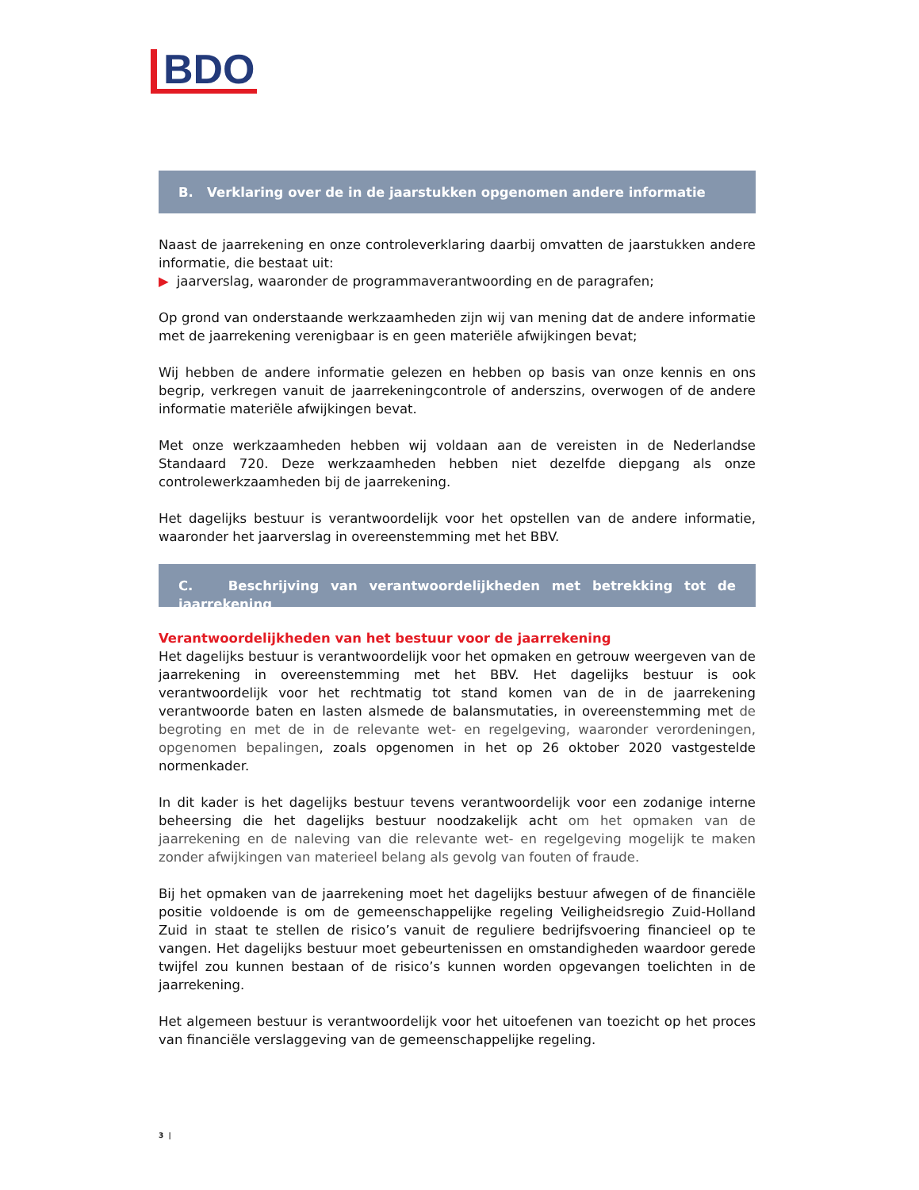BDO
B. Verklaring over de in de jaarstukken opgenomen andere informatie
Naast de jaarrekening en onze controleverklaring daarbij omvatten de jaarstukken andere informatie, die bestaat uit:
▶ jaarverslag, waaronder de programmaverantwoording en de paragrafen;
Op grond van onderstaande werkzaamheden zijn wij van mening dat de andere informatie met de jaarrekening verenigbaar is en geen materiële afwijkingen bevat;
Wij hebben de andere informatie gelezen en hebben op basis van onze kennis en ons begrip, verkregen vanuit de jaarrekeningcontrole of anderszins, overwogen of de andere informatie materiële afwijkingen bevat.
Met onze werkzaamheden hebben wij voldaan aan de vereisten in de Nederlandse Standaard 720. Deze werkzaamheden hebben niet dezelfde diepgang als onze controlewerkzaamheden bij de jaarrekening.
Het dagelijks bestuur is verantwoordelijk voor het opstellen van de andere informatie, waaronder het jaarverslag in overeenstemming met het BBV.
C. Beschrijving van verantwoordelijkheden met betrekking tot de jaarrekening
Verantwoordelijkheden van het bestuur voor de jaarrekening
Het dagelijks bestuur is verantwoordelijk voor het opmaken en getrouw weergeven van de jaarrekening in overeenstemming met het BBV. Het dagelijks bestuur is ook verantwoordelijk voor het rechtmatig tot stand komen van de in de jaarrekening verantwoorde baten en lasten alsmede de balansmutaties, in overeenstemming met de begroting en met de in de relevante wet- en regelgeving, waaronder verordeningen, opgenomen bepalingen, zoals opgenomen in het op 26 oktober 2020 vastgestelde normenkader.
In dit kader is het dagelijks bestuur tevens verantwoordelijk voor een zodanige interne beheersing die het dagelijks bestuur noodzakelijk acht om het opmaken van de jaarrekening en de naleving van die relevante wet- en regelgeving mogelijk te maken zonder afwijkingen van materieel belang als gevolg van fouten of fraude.
Bij het opmaken van de jaarrekening moet het dagelijks bestuur afwegen of de financiële positie voldoende is om de gemeenschappelijke regeling Veiligheidsregio Zuid-Holland Zuid in staat te stellen de risico’s vanuit de reguliere bedrijfsvoering financieel op te vangen. Het dagelijks bestuur moet gebeurtenissen en omstandigheden waardoor gerede twijfel zou kunnen bestaan of de risico’s kunnen worden opgevangen toelichten in de jaarrekening.
Het algemeen bestuur is verantwoordelijk voor het uitoefenen van toezicht op het proces van financiële verslaggeving van de gemeenschappelijke regeling.
3 |